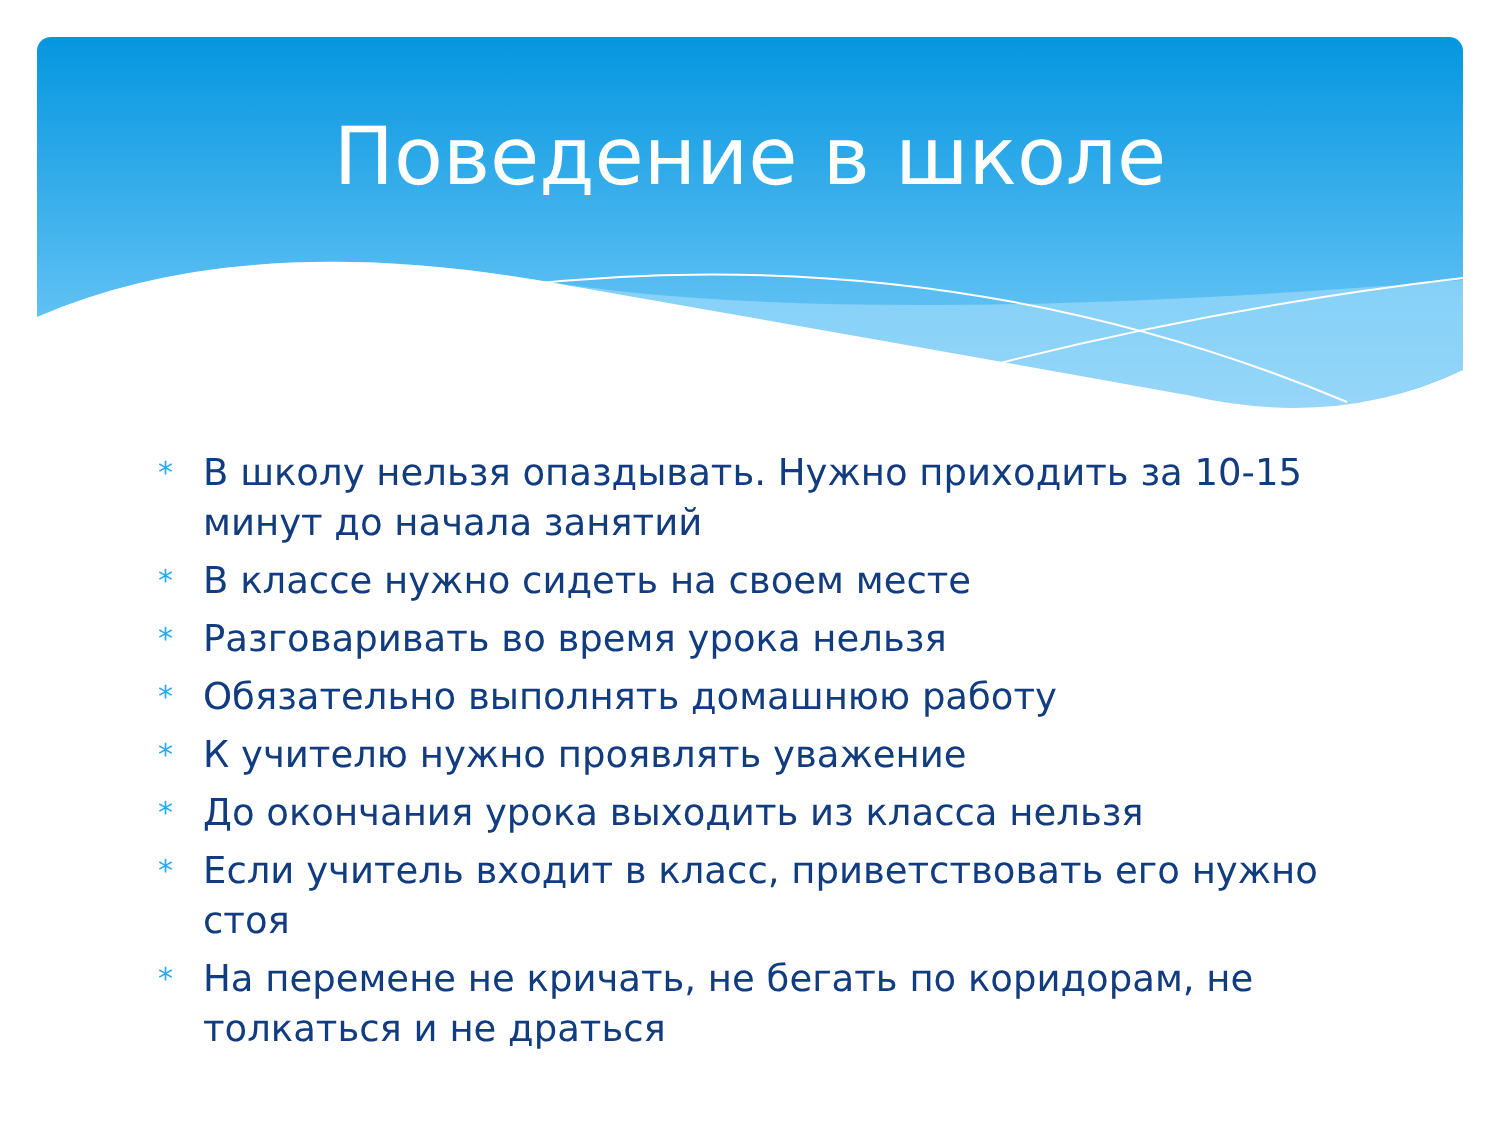Поведение в школе
* В школу нельзя опаздывать. Нужно приходить за 10-15 минут до начала занятий
* В классе нужно сидеть на своем месте
* Разговаривать во время урока нельзя
* Обязательно выполнять домашнюю работу
* К учителю нужно проявлять уважение
* До окончания урока выходить из класса нельзя
* Если учитель входит в класс, приветствовать его нужно стоя
* На перемене не кричать, не бегать по коридорам, не толкаться и не драться